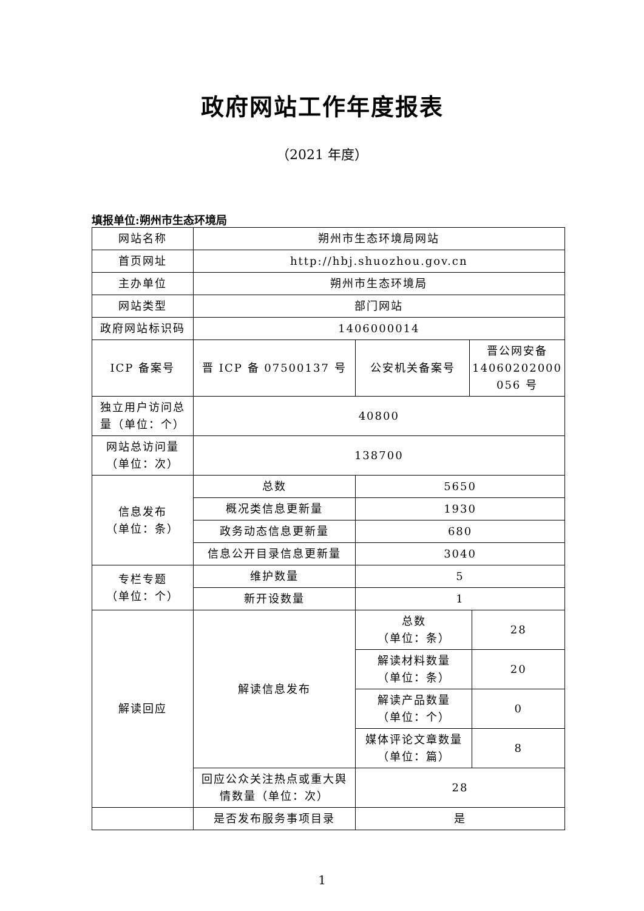政府网站工作年度报表
（2021 年度）
填报单位:朔州市生态环境局
| 网站名称 | 朔州市生态环境局网站 | | | |
| 首页网址 | http://hbj.shuozhou.gov.cn | | | |
| 主办单位 | 朔州市生态环境局 | | | |
| 网站类型 | 部门网站 | | | |
| 政府网站标识码 | 1406000014 | | | |
| ICP 备案号 | 晋 ICP 备 07500137 号 | 公安机关备案号 | 晋公网安备 14060202000 056 号 | |
| 独立用户访问总量（单位：个） | 40800 | | | |
| 网站总访问量（单位：次） | 138700 | | | |
| 信息发布 （单位：条） | 总数 | 5650 | | |
| | 概况类信息更新量 | 1930 | | |
| | 政务动态信息更新量 | 680 | | |
| | 信息公开目录信息更新量 | 3040 | | |
| 专栏专题 （单位：个） | 维护数量 | 5 | | |
| | 新开设数量 | 1 | | |
| 解读回应 | 解读信息发布 | 总数 （单位：条） | | 28 |
| | | 解读材料数量 （单位：条） | | 20 |
| | | 解读产品数量 （单位：个） | | 0 |
| | | 媒体评论文章数量 （单位：篇） | | 8 |
| | 回应公众关注热点或重大舆情数量（单位：次） | 28 | | |
| | 是否发布服务事项目录 | 是 | | |
1